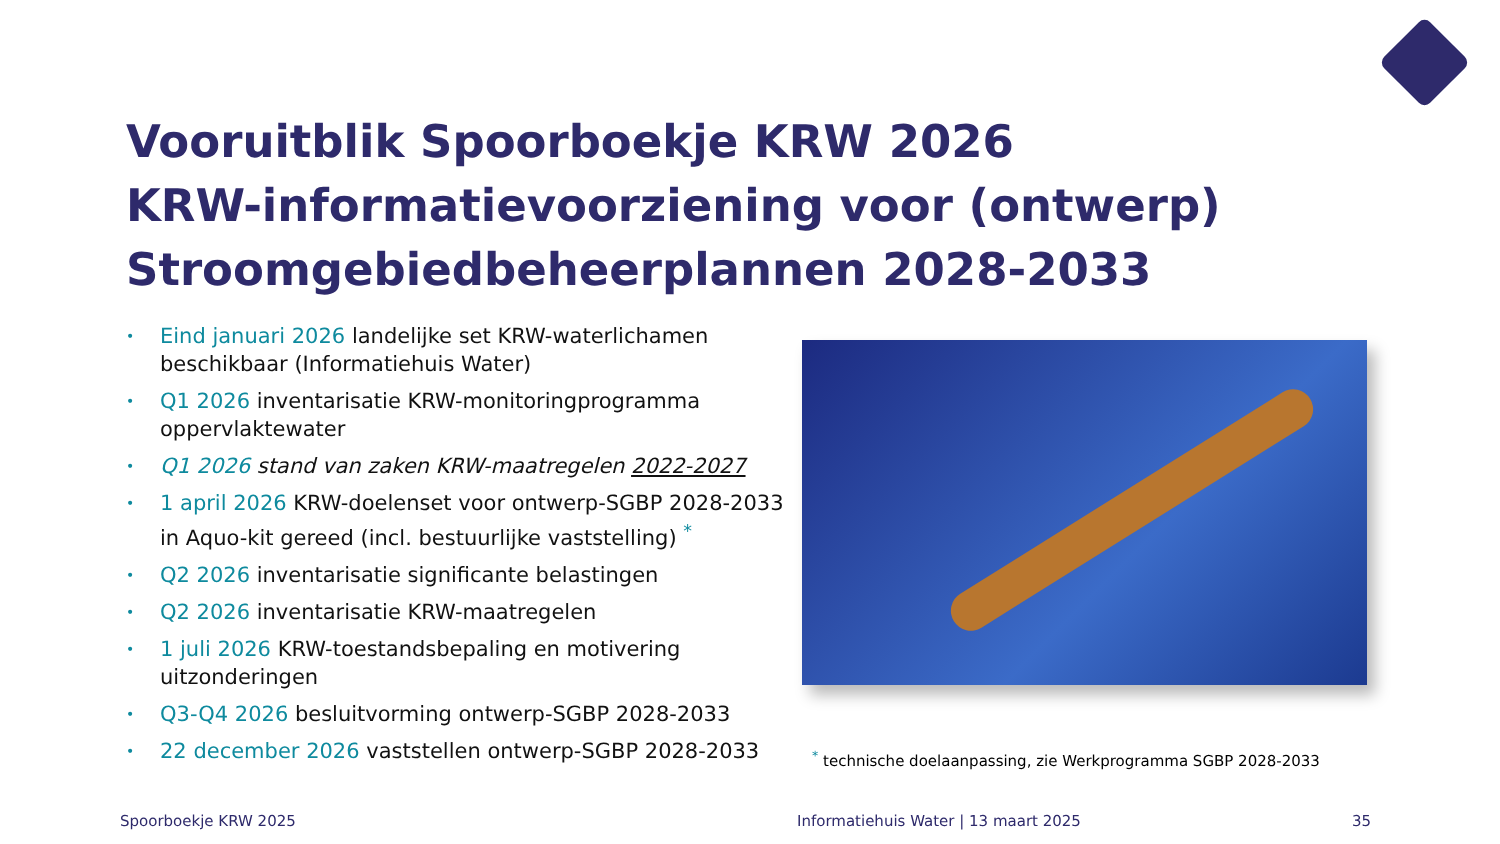Vooruitblik Spoorboekje KRW 2026
KRW-informatievoorziening voor (ontwerp)
Stroomgebiedbeheerplannen 2028-2033
• Eind januari 2026 landelijke set KRW-waterlichamen beschikbaar (Informatiehuis Water)
• Q1 2026 inventarisatie KRW-monitoringprogramma oppervlaktewater
• Q1 2026 stand van zaken KRW-maatregelen 2022-2027
• 1 april 2026 KRW-doelenset voor ontwerp-SGBP 2028-2033 in Aquo-kit gereed (incl. bestuurlijke vaststelling) <sup>*</sup>
• Q2 2026 inventarisatie significante belastingen
• Q2 2026 inventarisatie KRW-maatregelen
• 1 juli 2026 KRW-toestandsbepaling en motivering uitzonderingen
• Q3-Q4 2026 besluitvorming ontwerp-SGBP 2028-2033
• 22 december 2026 vaststellen ontwerp-SGBP 2028-2033
<sup>*</sup> technische doelaanpassing, zie Werkprogramma SGBP 2028-2033
Spoorboekje KRW 2025
Informatiehuis Water | 13 maart 2025
35